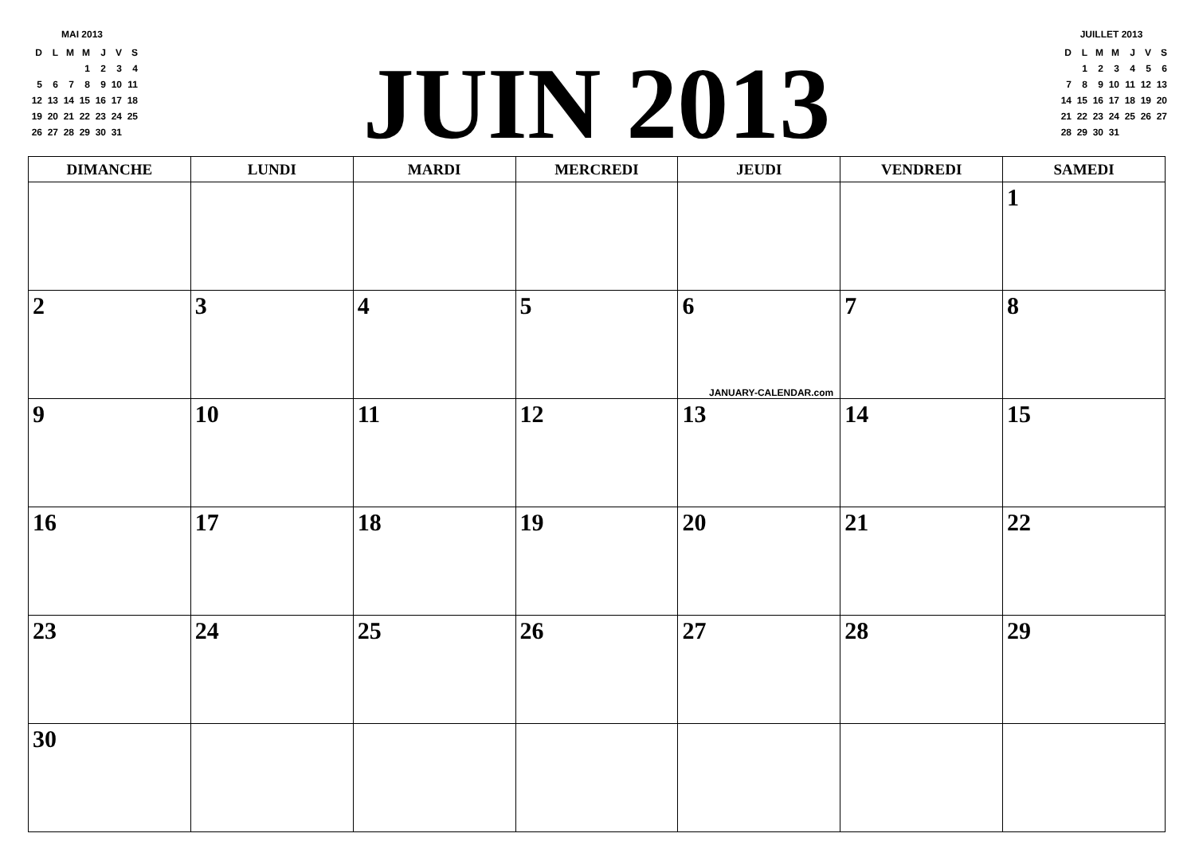MAI 2013
| D | L | M | M | J | V | S |
| | | | 1 | 2 | 3 | 4 |
| 5 | 6 | 7 | 8 | 9 | 10 | 11 |
| 12 | 13 | 14 | 15 | 16 | 17 | 18 |
| 19 | 20 | 21 | 22 | 23 | 24 | 25 |
| 26 | 27 | 28 | 29 | 30 | 31 | |
JUIN 2013
JUILLET 2013
| D | L | M | M | J | V | S |
| | 1 | 2 | 3 | 4 | 5 | 6 |
| 7 | 8 | 9 | 10 | 11 | 12 | 13 |
| 14 | 15 | 16 | 17 | 18 | 19 | 20 |
| 21 | 22 | 23 | 24 | 25 | 26 | 27 |
| 28 | 29 | 30 | 31 | | | |
| DIMANCHE | LUNDI | MARDI | MERCREDI | JEUDI | VENDREDI | SAMEDI |
| --- | --- | --- | --- | --- | --- | --- |
| | | | | | | 1 |
| 2 | 3 | 4 | 5 | 6 JANUARY-CALENDAR.com | 7 | 8 |
| 9 | 10 | 11 | 12 | 13 | 14 | 15 |
| 16 | 17 | 18 | 19 | 20 | 21 | 22 |
| 23 | 24 | 25 | 26 | 27 | 28 | 29 |
| 30 | | | | | | |